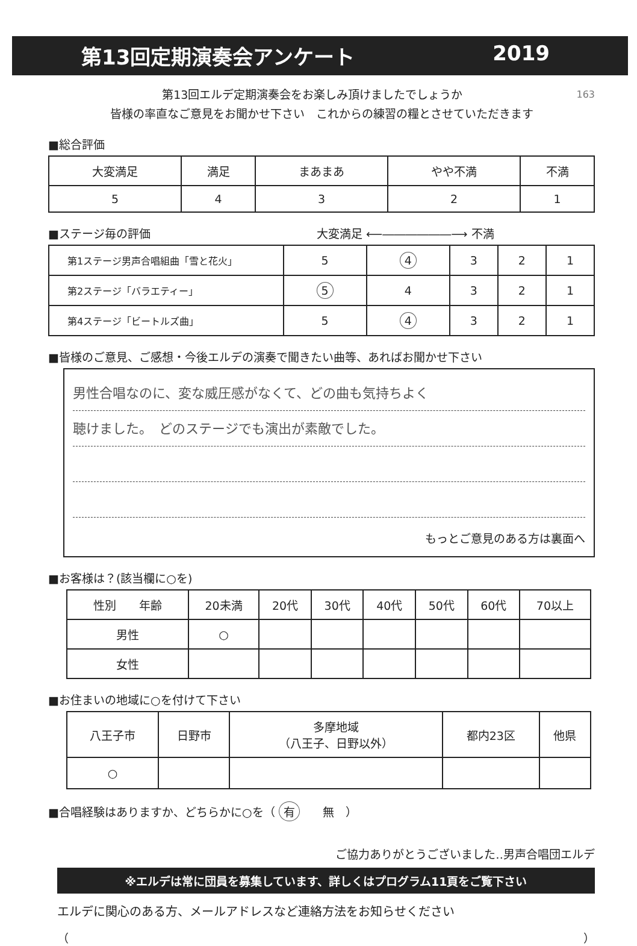第13回定期演奏会アンケート 2019
163 第13回エルデ定期演奏会をお楽しみ頂けましたでしょうか
皆様の率直なご意見をお聞かせ下さい　これからの練習の糧とさせていただきます
■総合評価
| 大変満足 | 満足 | まあまあ | やや不満 | 不満 |
| --- | --- | --- | --- | --- |
| 5 | 4 | 3 | 2 | 1 |
■ステージ毎の評価 大変満足 ⟵――――――⟶ 不満
| 第1ステージ男声合唱組曲「雪と花火」 | 5 | 4 | 3 | 2 | 1 |
| 第2ステージ「バラエティー」 | 5 | 4 | 3 | 2 | 1 |
| 第4ステージ「ビートルズ曲」 | 5 | 4 | 3 | 2 | 1 |
■皆様のご意見、ご感想・今後エルデの演奏で聞きたい曲等、あればお聞かせ下さい
男性合唱なのに、変な威圧感がなくて、どの曲も気持ちよく
聴けました。　どのステージでも演出が素敵でした。
もっとご意見のある方は裏面へ
■お客様は？(該当欄に○を)
| 性別 年齢 | 20未満 | 20代 | 30代 | 40代 | 50代 | 60代 | 70以上 |
| 男性 | ○ | | | | | | |
| 女性 | | | | | | | |
■お住まいの地域に○を付けて下さい
| 八王子市 | 日野市 | 多摩地域 （八王子、日野以外） | 都内23区 | 他県 |
| ○ | | | | |
■合唱経験はありますか、どちらかに○を（ 有　　無　）
ご協力ありがとうございました‥男声合唱団エルデ
※エルデは常に団員を募集しています、詳しくはプログラム11頁をご覧下さい
エルデに関心のある方、メールアドレスなど連絡方法をお知らせください
（ ）